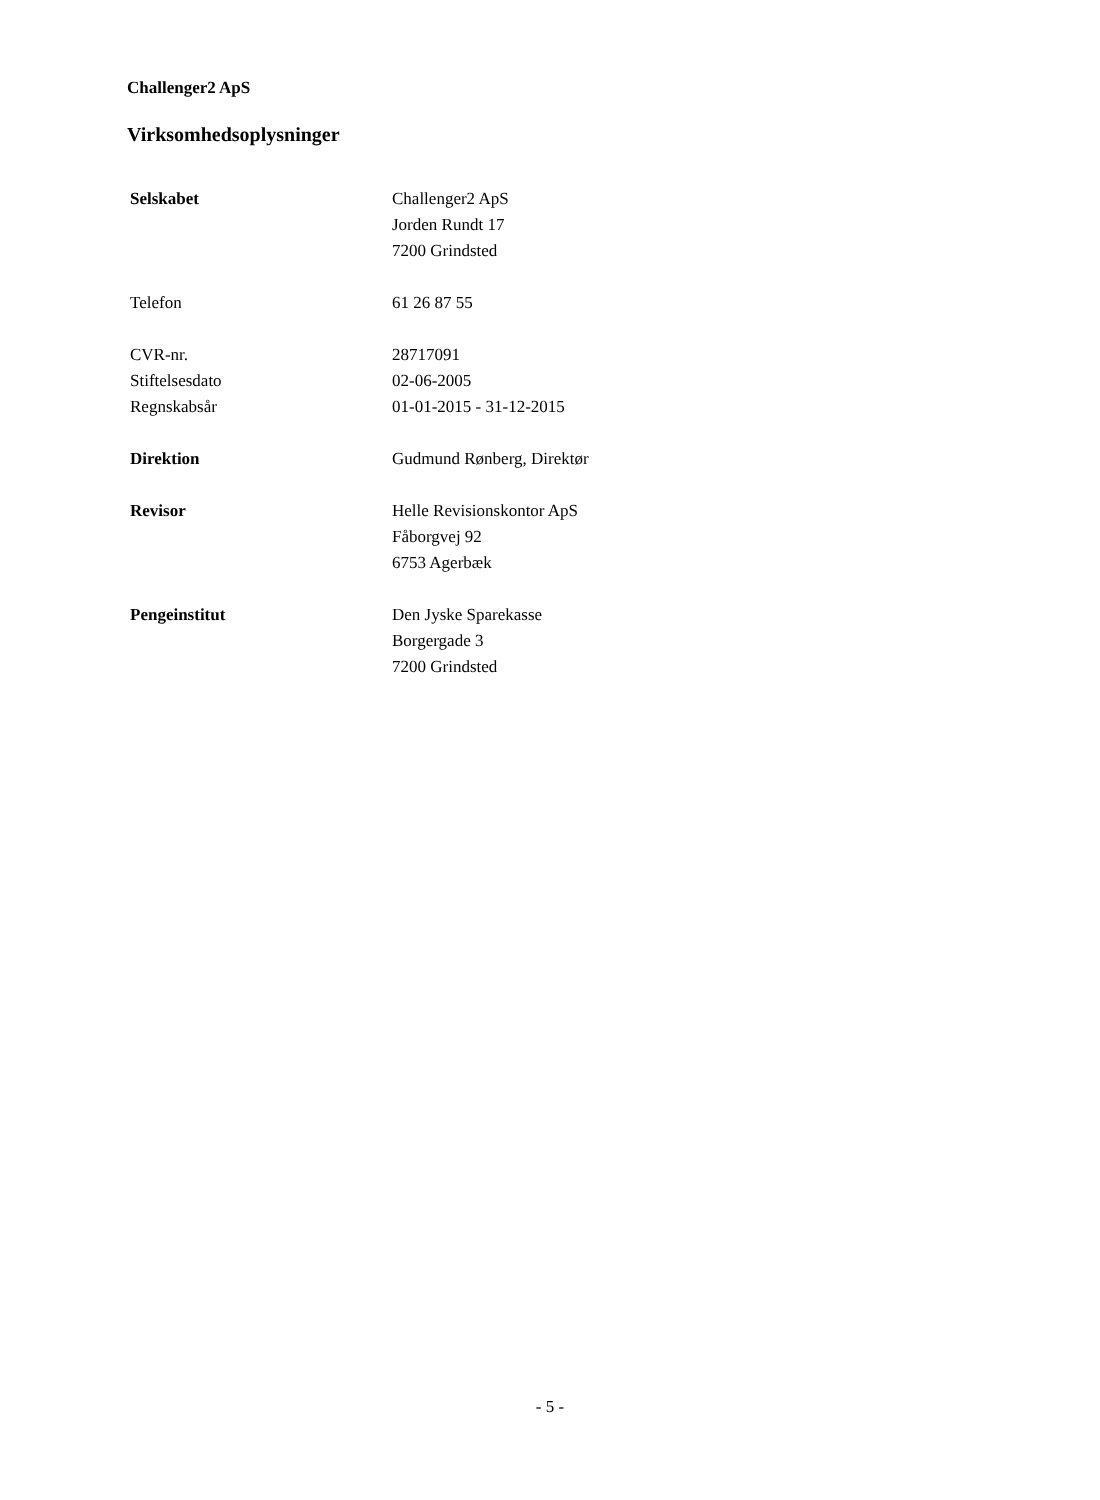Challenger2 ApS
Virksomhedsoplysninger
Selskabet Challenger2 ApS
Jorden Rundt 17
7200 Grindsted
Telefon 61 26 87 55
CVR-nr. 28717091
Stiftelsesdato 02-06-2005
Regnskabsår 01-01-2015 - 31-12-2015
Direktion Gudmund Rønberg, Direktør
Revisor Helle Revisionskontor ApS
Fåborgvej 92
6753 Agerbæk
Pengeinstitut Den Jyske Sparekasse
Borgergade 3
7200 Grindsted
- 5 -